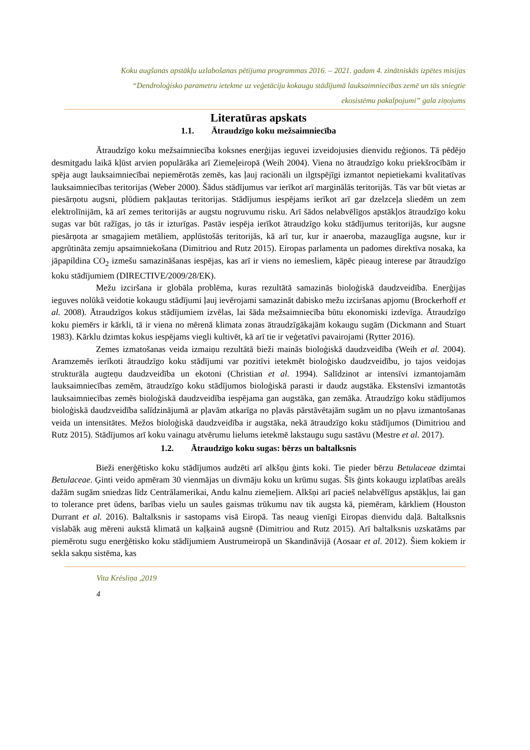Koku augšanas apstākļu uzlabošanas pētījuma programmas 2016. – 2021. gadam 4. zinātniskās izpētes misijas
“Dendroloģisko parametru ietekme uz veģetāciju kokaugu stādījumā lauksaimniecības zemē un tās sniegtie
ekosistēmu pakalpojumi” gala ziņojums
Literatūras apskats
1.1. Ātraudzīgo koku mežsaimniecība
Ātraudzīgo koku mežsaimniecība koksnes enerģijas ieguvei izveidojusies dienvidu reģionos. Tā pēdējo desmitgadu laikā kļūst arvien populārāka arī Ziemeļeiropā (Weih 2004). Viena no ātraudzīgo koku priekšrocībām ir spēja augt lauksaimniecībai nepiemērotās zemēs, kas ļauj racionāli un ilgtspējīgi izmantot nepietiekami kvalitatīvas lauksaimniecības teritorijas (Weber 2000). Šādus stādījumus var ierīkot arī marginālās teritorijās. Tās var būt vietas ar piesārņotu augsni, plūdiem pakļautas teritorijas. Stādījumus iespējams ierīkot arī gar dzelzceļa sliedēm un zem elektrolīnijām, kā arī zemes teritorijās ar augstu nogruvumu risku. Arī šādos nelabvēlīgos apstākļos ātraudzīgo koku sugas var būt ražīgas, jo tās ir izturīgas. Pastāv iespēja ierīkot ātraudzīgo koku stādījumus teritorijās, kur augsne piesārņota ar smagajiem metāliem, applūstošās teritorijās, kā arī tur, kur ir anaeroba, mazauglīga augsne, kur ir apgrūtināta zemju apsaimniekošana (Dimitriou and Rutz 2015). Eiropas parlamenta un padomes direktīva nosaka, ka jāpapildina CO<sub>2</sub> izmešu samazināšanas iespējas, kas arī ir viens no iemesliem, kāpēc pieaug interese par ātraudzīgo koku stādījumiem (DIRECTIVE/2009/28/EK).
Mežu izciršana ir globāla problēma, kuras rezultātā samazinās bioloģiskā daudzveidība. Enerģijas ieguves nolūkā veidotie kokaugu stādījumi ļauj ievērojami samazināt dabisko mežu izciršanas apjomu (Brockerhoff et al. 2008). Ātraudzīgos kokus stādījumiem izvēlas, lai šāda mežsaimniecība būtu ekonomiski izdevīga. Ātraudzīgo koku piemērs ir kārkli, tā ir viena no mērenā klimata zonas ātraudzīgākajām kokaugu sugām (Dickmann and Stuart 1983). Kārklu dzimtas kokus iespējams viegli kultivēt, kā arī tie ir veģetatīvi pavairojami (Rytter 2016).
Zemes izmatošanas veida izmaiņu rezultātā bieži mainās bioloģiskā daudzveidība (Weih et al. 2004). Aramzemēs ierīkoti ātraudzīgo koku stādījumi var pozitīvi ietekmēt bioloģisko daudzveidību, jo tajos veidojas strukturāla augteņu daudzveidība un ekotoni (Christian et al. 1994). Salīdzinot ar intensīvi izmantojamām lauksaimniecības zemēm, ātraudzīgo koku stādījumos bioloģiskā parasti ir daudz augstāka. Ekstensīvi izmantotās lauksaimniecības zemēs bioloģiskā daudzveidība iespējama gan augstāka, gan zemāka. Ātraudzīgo koku stādījumos bioloģiskā daudzveidība salīdzinājumā ar pļavām atkarīga no pļavās pārstāvētajām sugām un no pļavu izmantošanas veida un intensitātes. Mežos bioloģiskā daudzveidība ir augstāka, nekā ātraudzīgo koku stādījumos (Dimitriou and Rutz 2015). Stādījumos arī koku vainagu atvērumu lielums ietekmē lakstaugu sugu sastāvu (Mestre et al. 2017).
1.2. Ātraudzīgo koku sugas: bērzs un baltalksnis
Bieži enerģētisko koku stādījumos audzēti arī alkšņu ģints koki. Tie pieder bērzu Betulaceae dzimtai Betulaceae. Ģinti veido apmēram 30 vienmājas un divmāju koku un krūmu sugas. Šīs ģints kokaugu izplatības areāls dažām sugām sniedzas līdz Centrālamerikai, Andu kalnu ziemeļiem. Alkšņi arī pacieš nelabvēlīgus apstākļus, lai gan to tolerance pret ūdens, barības vielu un saules gaismas trūkumu nav tik augsta kā, piemēram, kārkliem (Houston Durrant et al. 2016). Baltalksnis ir sastopams visā Eiropā. Tas neaug vienīgi Eiropas dienvidu daļā. Baltalksnis vislabāk aug mēreni aukstā klimatā un kaļķainā augsnē (Dimitriou and Rutz 2015). Arī baltalksnis uzskatāms par piemērotu sugu enerģētisko koku stādījumiem Austrumeiropā un Skandināvijā (Aosaar et al. 2012). Šiem kokiem ir sekla sakņu sistēma, kas
Vita Krēsliņa ,2019
4